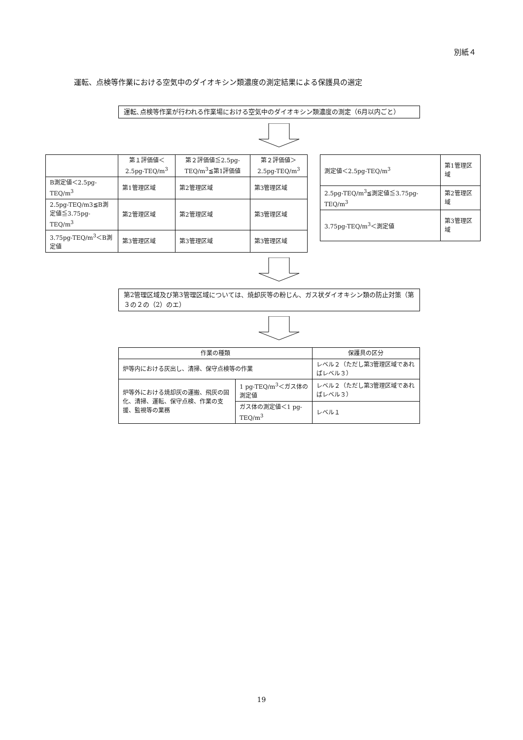別紙４
運転、点検等作業における空気中のダイオキシン類濃度の測定結果による保護具の選定
運転､点検等作業が行われる作業場における空気中のダイオキシン類濃度の測定（6月以内ごと）
| | 第１評価値＜2.5pg-TEQ/m<sup>3</sup> | 第２評価値≦2.5pg-TEQ/m<sup>3</sup>≦第1評価値 | 第２評価値＞2.5pg-TEQ/m<sup>3</sup> |
| --- | --- | --- | --- |
| B測定値＜2.5pg-TEQ/m<sup>3</sup> | 第1管理区域 | 第2管理区域 | 第3管理区域 |
| 2.5pg-TEQ/m3≦B測定値≦3.75pg-TEQ/m<sup>3</sup> | 第2管理区域 | 第2管理区域 | 第3管理区域 |
| 3.75pg-TEQ/m<sup>3</sup>＜B測定値 | 第3管理区域 | 第3管理区域 | 第3管理区域 |
| 測定値＜2.5pg-TEQ/m<sup>3</sup> | 第1管理区域 |
| 2.5pg-TEQ/m<sup>3</sup>≦測定値≦3.75pg-TEQ/m<sup>3</sup> | 第2管理区域 |
| 3.75pg-TEQ/m<sup>3</sup>＜測定値 | 第3管理区域 |
第2管理区域及び第3管理区域については、焼却灰等の粉じん、ガス状ダイオキシン類の防止対策（第３の２の（2）のエ）
| 作業の種類 | | 保護具の区分 |
| --- | --- | --- |
| 炉等内における灰出し、清掃、保守点検等の作業 | | レベル２（ただし第3管理区域であればレベル３） |
| 炉等外における焼却灰の運搬、飛灰の固化、清掃、運転、保守点検、作業の支援、監視等の業務 | 1 pg-TEQ/m<sup>3</sup>＜ガス体の測定値 | レベル２（ただし第3管理区域であればレベル３） |
| | ガス体の測定値＜1 pg-TEQ/m<sup>3</sup> | レベル１ |
19